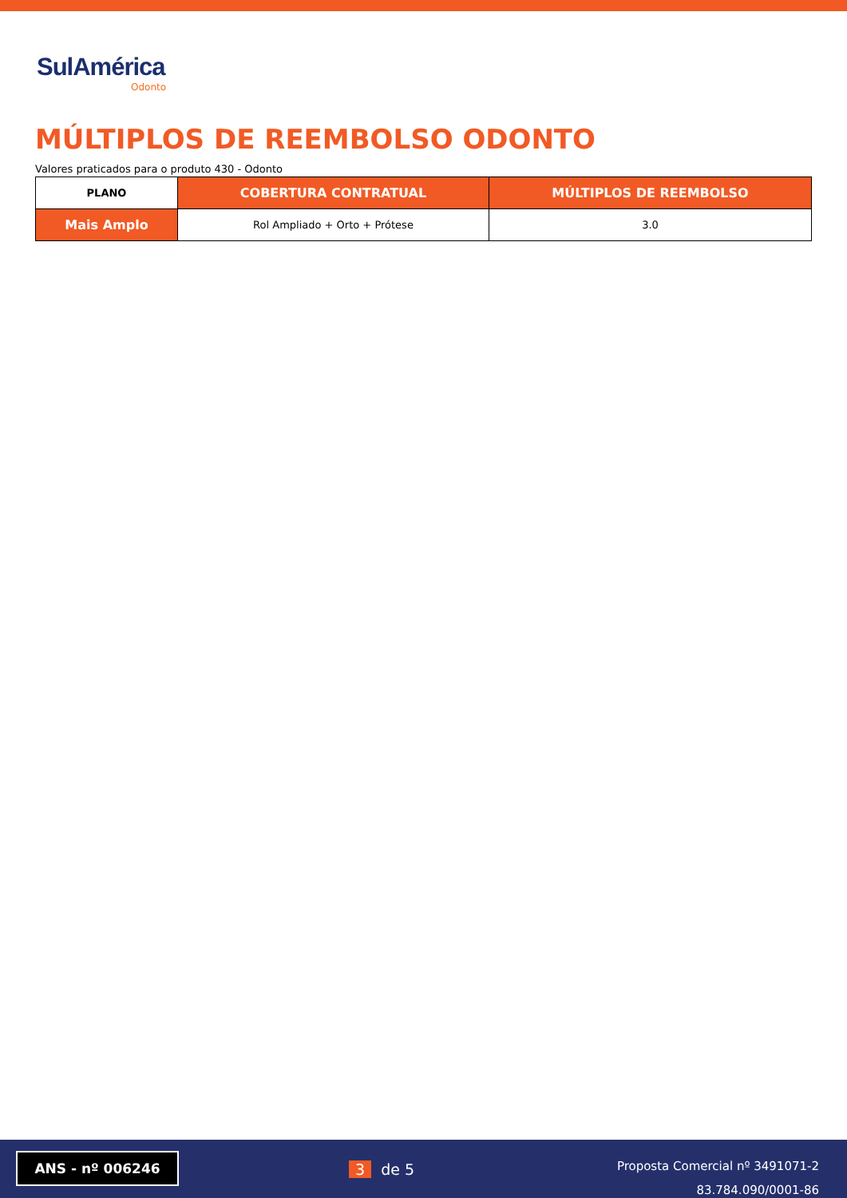SulAmérica
Odonto
MÚLTIPLOS DE REEMBOLSO ODONTO
Valores praticados para o produto 430 - Odonto
| PLANO | COBERTURA CONTRATUAL | MÚLTIPLOS DE REEMBOLSO |
| --- | --- | --- |
| Mais Amplo | Rol Ampliado + Orto + Prótese | 3.0 |
ANS - nº 006246
3 de 5
Proposta Comercial nº 3491071-2
83.784.090/0001-86